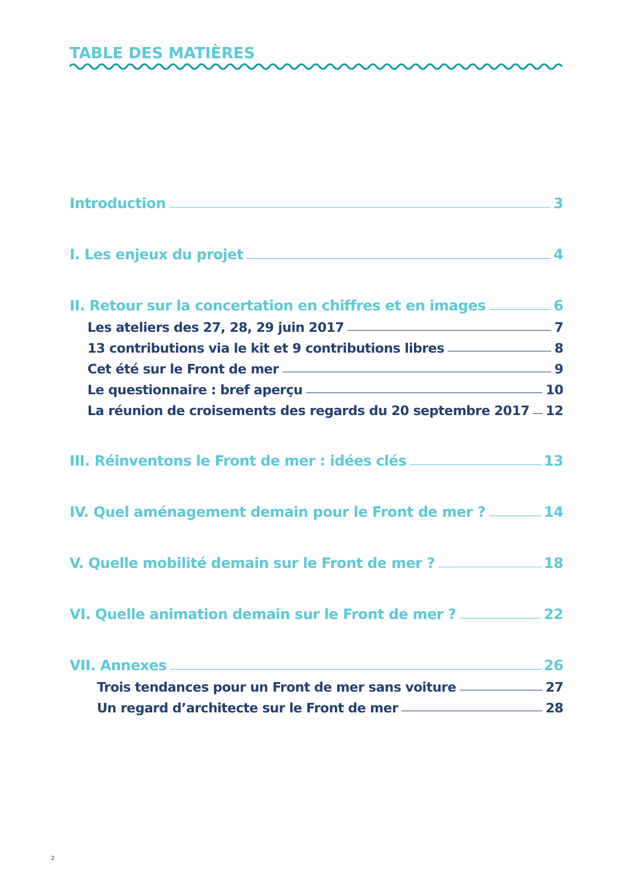TABLE DES MATIÈRES
Introduction 3
I. Les enjeux du projet 4
II. Retour sur la concertation en chiffres et en images 6
Les ateliers des 27, 28, 29 juin 2017 7
13 contributions via le kit et 9 contributions libres 8
Cet été sur le Front de mer 9
Le questionnaire : bref aperçu 10
La réunion de croisements des regards du 20 septembre 2017 12
III. Réinventons le Front de mer : idées clés 13
IV. Quel aménagement demain pour le Front de mer ? 14
V. Quelle mobilité demain sur le Front de mer ? 18
VI. Quelle animation demain sur le Front de mer ? 22
VII. Annexes 26
Trois tendances pour un Front de mer sans voiture 27
Un regard d’architecte sur le Front de mer 28
2